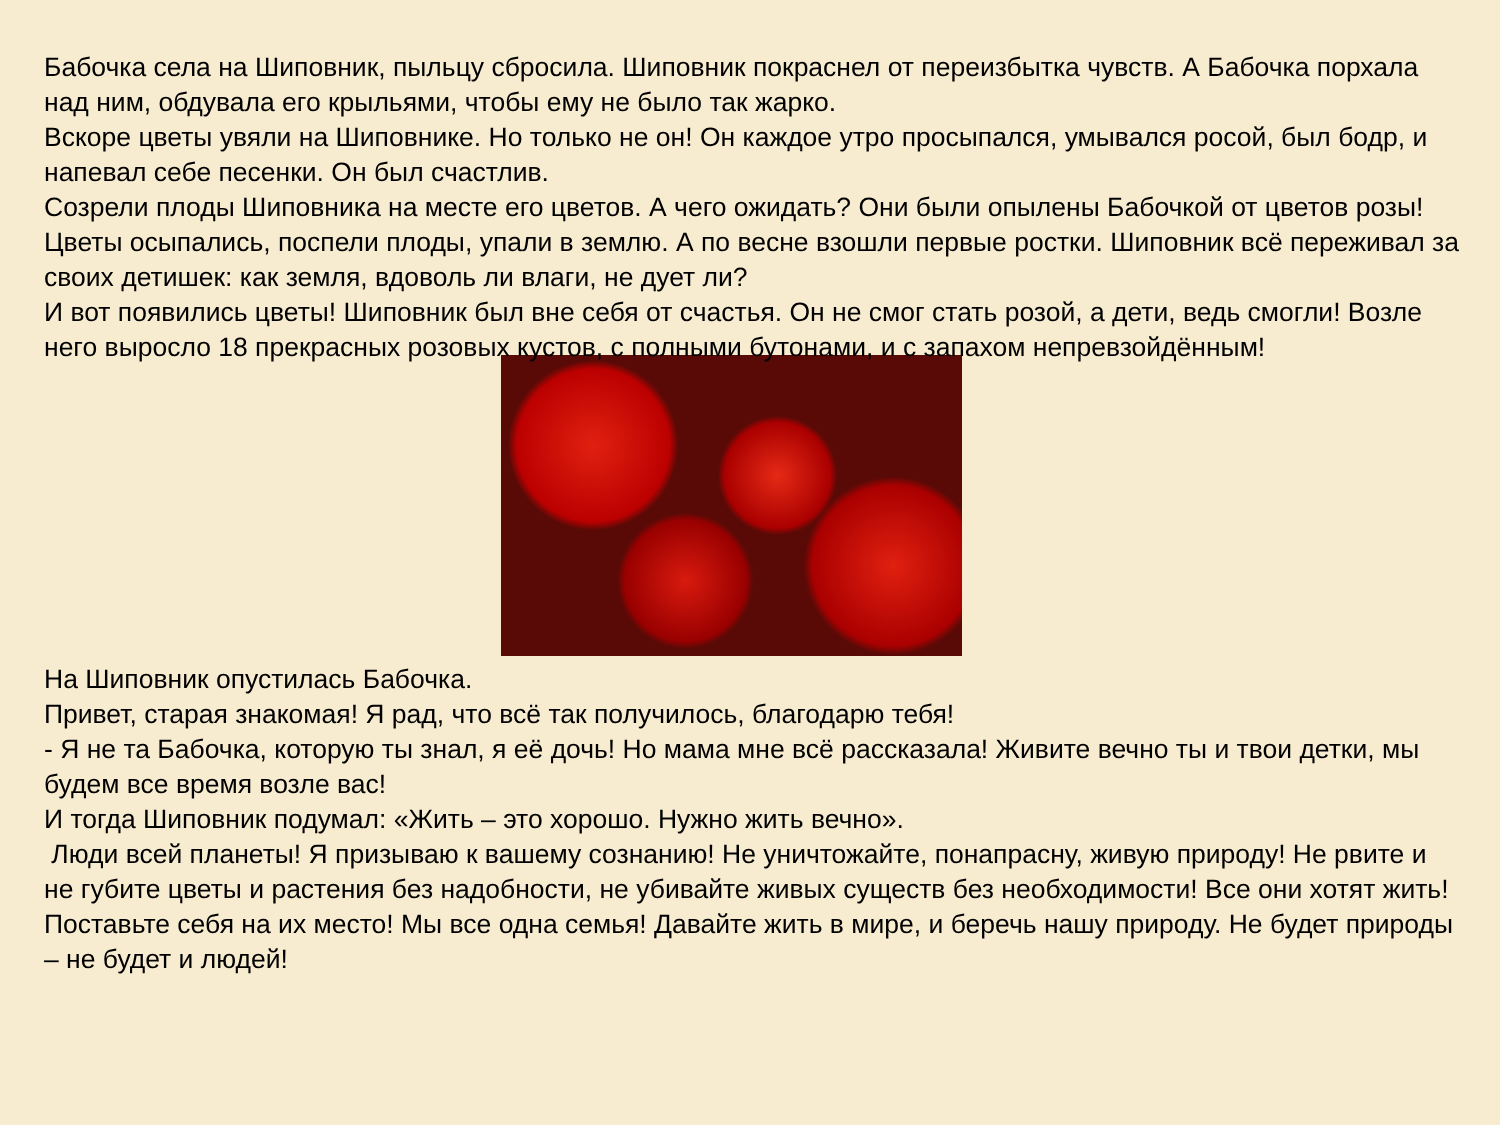Бабочка села на Шиповник, пыльцу сбросила. Шиповник покраснел от переизбытка чувств. А Бабочка порхала над ним, обдувала его крыльями, чтобы ему не было так жарко.
Вскоре цветы увяли на Шиповнике. Но только не он! Он каждое утро просыпался, умывался росой, был бодр, и напевал себе песенки. Он был счастлив.
Созрели плоды Шиповника на месте его цветов. А чего ожидать? Они были опылены Бабочкой от цветов розы! Цветы осыпались, поспели плоды, упали в землю. А по весне взошли первые ростки. Шиповник всё переживал за своих детишек: как земля, вдоволь ли влаги, не дует ли?
И вот появились цветы! Шиповник был вне себя от счастья. Он не смог стать розой, а дети, ведь смогли! Возле него выросло 18 прекрасных розовых кустов, с полными бутонами, и с запахом непревзойдённым!
На Шиповник опустилась Бабочка.
Привет, старая знакомая! Я рад, что всё так получилось, благодарю тебя!
- Я не та Бабочка, которую ты знал, я её дочь! Но мама мне всё рассказала! Живите вечно ты и твои детки, мы будем все время возле вас!
И тогда Шиповник подумал: «Жить – это хорошо. Нужно жить вечно».
Люди всей планеты! Я призываю к вашему сознанию! Не уничтожайте, понапрасну, живую природу! Не рвите и не губите цветы и растения без надобности, не убивайте живых существ без необходимости! Все они хотят жить! Поставьте себя на их место! Мы все одна семья! Давайте жить в мире, и беречь нашу природу. Не будет природы – не будет и людей!